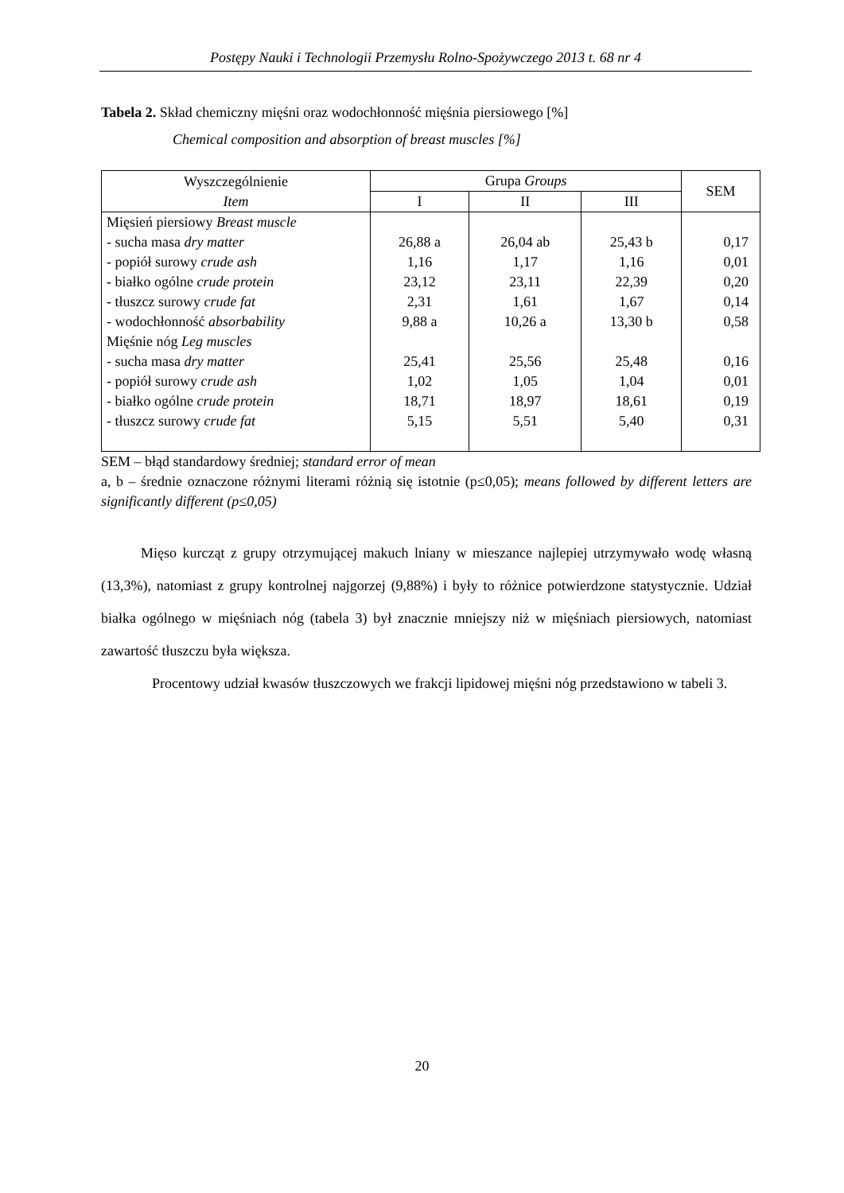Postępy Nauki i Technologii Przemysłu Rolno-Spożywczego 2013 t. 68 nr 4
Tabela 2. Skład chemiczny mięśni oraz wodochłonność mięśnia piersiowego [%]
Chemical composition and absorption of breast muscles [%]
| Wyszczególnienie Item | Grupa Groups | | | SEM |
| --- | --- | --- | --- | --- |
| | I | II | III | |
| Mięsień piersiowy Breast muscle - sucha masa dry matter - popiół surowy crude ash - białko ogólne crude protein - tłuszcz surowy crude fat - wodochłonność absorbability Mięśnie nóg Leg muscles - sucha masa dry matter - popiół surowy crude ash - białko ogólne crude protein - tłuszcz surowy crude fat | 26,88 a 1,16 23,12 2,31 9,88 a 25,41 1,02 18,71 5,15 | 26,04 ab 1,17 23,11 1,61 10,26 a 25,56 1,05 18,97 5,51 | 25,43 b 1,16 22,39 1,67 13,30 b 25,48 1,04 18,61 5,40 | 0,17 0,01 0,20 0,14 0,58 0,16 0,01 0,19 0,31 |
SEM – błąd standardowy średniej; standard error of mean
a, b – średnie oznaczone różnymi literami różnią się istotnie (p≤0,05); means followed by different letters are significantly different (p≤0,05)
Mięso kurcząt z grupy otrzymującej makuch lniany w mieszance najlepiej utrzymywało wodę własną (13,3%), natomiast z grupy kontrolnej najgorzej (9,88%) i były to różnice potwierdzone statystycznie. Udział białka ogólnego w mięśniach nóg (tabela 3) był znacznie mniejszy niż w mięśniach piersiowych, natomiast zawartość tłuszczu była większa.
Procentowy udział kwasów tłuszczowych we frakcji lipidowej mięśni nóg przedstawiono w tabeli 3.
20